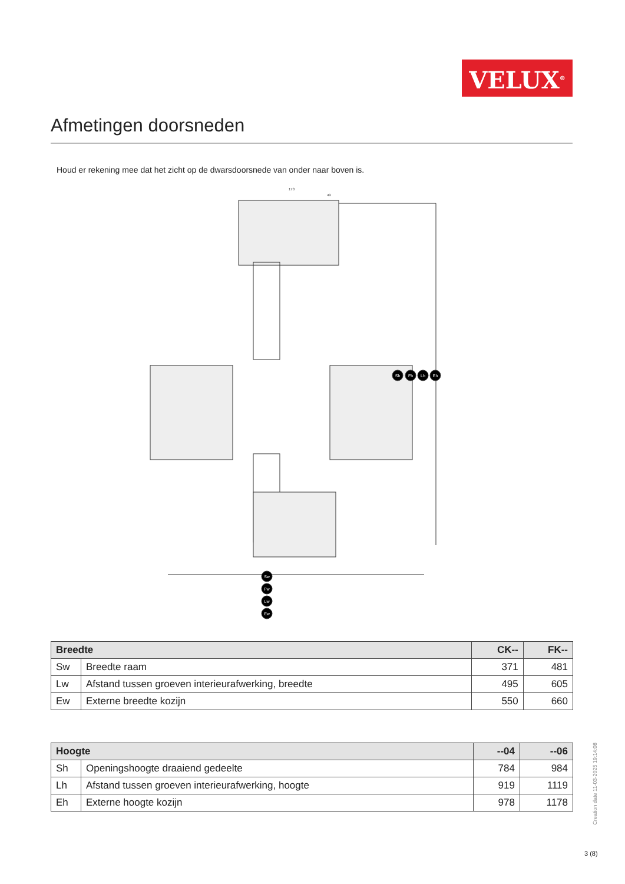VELUX<sup>®</sup>
Afmetingen doorsneden
Houd er rekening mee dat het zicht op de dwarsdoorsnede van onder naar boven is.
Sh
Fh
Lh
Eh
Sw
Fw
Lw
Ew
170
49
| Breedte | | CK-- | FK-- |
| --- | --- | --- | --- |
| Sw | Breedte raam | 371 | 481 |
| Lw | Afstand tussen groeven interieurafwerking, breedte | 495 | 605 |
| Ew | Externe breedte kozijn | 550 | 660 |
| Hoogte | | --04 | --06 |
| --- | --- | --- | --- |
| Sh | Openingshoogte draaiend gedeelte | 784 | 984 |
| Lh | Afstand tussen groeven interieurafwerking, hoogte | 919 | 1119 |
| Eh | Externe hoogte kozijn | 978 | 1178 |
Creation date 11-03-2025 19:14:08
3 (8)